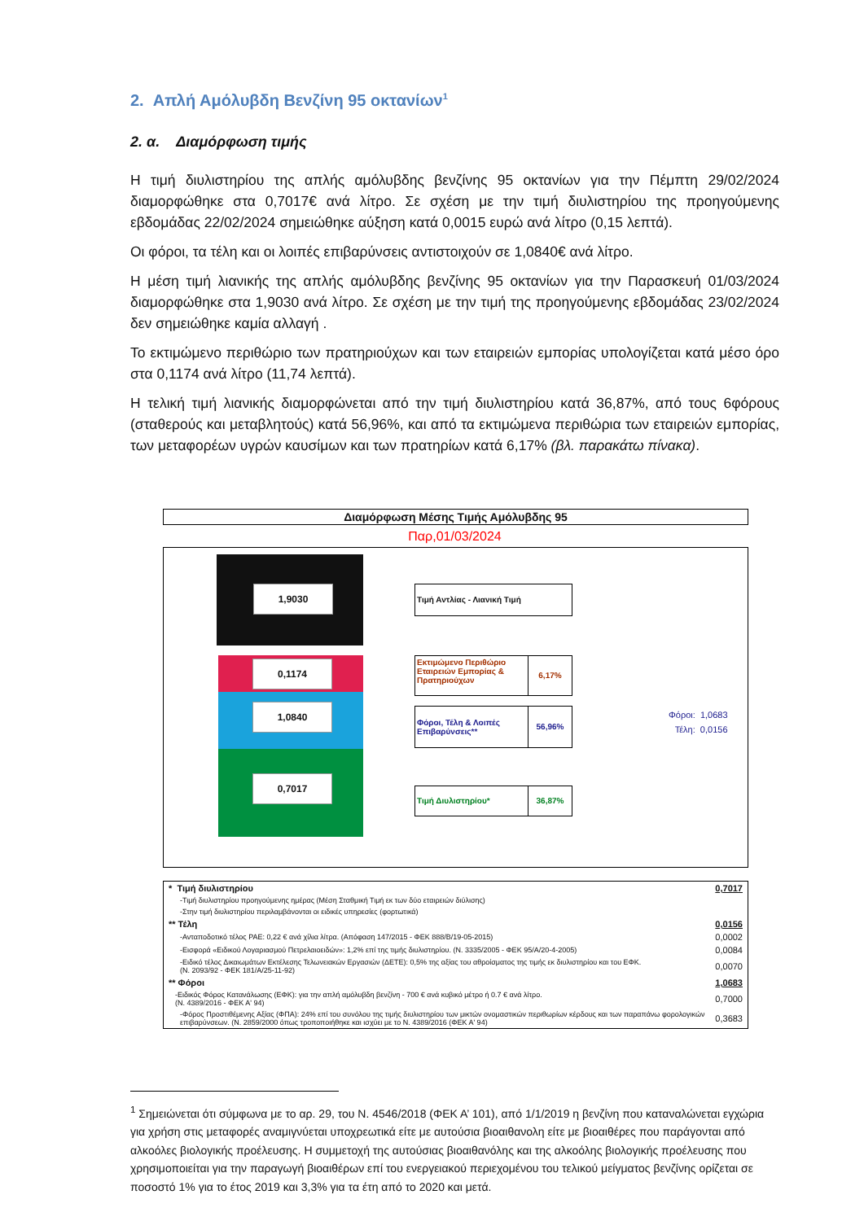2. Απλή Αμόλυβδη Βενζίνη 95 οκτανίων<sup>1</sup>
2. α. Διαμόρφωση τιμής
Η τιμή διυλιστηρίου της απλής αμόλυβδης βενζίνης 95 οκτανίων για την Πέμπτη 29/02/2024 διαμορφώθηκε στα 0,7017€ ανά λίτρο. Σε σχέση με την τιμή διυλιστηρίου της προηγούμενης εβδομάδας 22/02/2024 σημειώθηκε αύξηση κατά 0,0015 ευρώ ανά λίτρο (0,15 λεπτά).
Οι φόροι, τα τέλη και οι λοιπές επιβαρύνσεις αντιστοιχούν σε 1,0840€ ανά λίτρο.
Η μέση τιμή λιανικής της απλής αμόλυβδης βενζίνης 95 οκτανίων για την Παρασκευή 01/03/2024 διαμορφώθηκε στα 1,9030 ανά λίτρο. Σε σχέση με την τιμή της προηγούμενης εβδομάδας 23/02/2024 δεν σημειώθηκε καμία αλλαγή .
Το εκτιμώμενο περιθώριο των πρατηριούχων και των εταιρειών εμπορίας υπολογίζεται κατά μέσο όρο στα 0,1174 ανά λίτρο (11,74 λεπτά).
Η τελική τιμή λιανικής διαμορφώνεται από την τιμή διυλιστηρίου κατά 36,87%, από τους 6φόρους (σταθερούς και μεταβλητούς) κατά 56,96%, και από τα εκτιμώμενα περιθώρια των εταιρειών εμπορίας, των μεταφορέων υγρών καυσίμων και των πρατηρίων κατά 6,17% (βλ. παρακάτω πίνακα).
Διαμόρφωση Μέσης Τιμής Αμόλυβδης 95
Παρ,01/03/2024
1,9030
0,1174
1,0840
0,7017
Τιμή Αντλίας - Λιανική Τιμή
Εκτιμώμενο Περιθώριο Εταιρειών Εμπορίας & Πρατηριούχων
6,17%
Φόροι, Τέλη & Λοιπές Επιβαρύνσεις**
56,96%
Τιμή Διυλιστηρίου* 36,87%
Φόροι: 1,0683
Τέλη: 0,0156
| * Τιμή διυλιστηρίου | 0,7017 |
| -Τιμή διυλιστηρίου προηγούμενης ημέρας (Μέση Σταθμική Τιμή εκ των δύο εταιρειών διύλισης) | |
| -Στην τιμή διυλιστηρίου περιλαμβάνονται οι ειδικές υπηρεσίες (φορτωτικά) | |
| ** Τέλη | 0,0156 |
| -Ανταποδοτικό τέλος ΡΑΕ: 0,22 € ανά χίλια λίτρα. (Απόφαση 147/2015 - ΦΕΚ 888/Β/19-05-2015) | 0,0002 |
| -Εισφορά «Ειδικού Λογαριασμού Πετρελαιοειδών»: 1,2% επί της τιμής διυλιστηρίου. (Ν. 3335/2005 - ΦΕΚ 95/Α/20-4-2005) | 0,0084 |
| -Ειδικό τέλος Δικαιωμάτων Εκτέλεσης Τελωνειακών Εργασιών (ΔΕΤΕ): 0,5% της αξίας του αθροίσματος της τιμής εκ διυλιστηρίου και του ΕΦΚ. (Ν. 2093/92 - ΦΕΚ 181/Α/25-11-92) | 0,0070 |
| ** Φόροι | 1,0683 |
| -Ειδικός Φόρος Κατανάλωσης (ΕΦΚ): για την απλή αμόλυβδη βενζίνη - 700 € ανά κυβικό μέτρο ή 0.7 € ανά λίτρο. (Ν. 4389/2016 - ΦΕΚ Α' 94) | 0,7000 |
| -Φόρος Προστιθέμενης Αξίας (ΦΠΑ): 24% επί του συνόλου της τιμής διυλιστηρίου των μικτών ονομαστικών περιθωρίων κέρδους και των παραπάνω φορολογικών επιβαρύνσεων. (Ν. 2859/2000 όπως τροποποιήθηκε και ισχύει με το Ν. 4389/2016 (ΦΕΚ Α' 94) | 0,3683 |
<sup>1</sup> Σημειώνεται ότι σύμφωνα με το αρ. 29, του Ν. 4546/2018 (ΦΕΚ Α’ 101), από 1/1/2019 η βενζίνη που καταναλώνεται εγχώρια για χρήση στις μεταφορές αναμιγνύεται υποχρεωτικά είτε με αυτούσια βιοαιθανολη είτε με βιοαιθέρες που παράγονται από αλκοόλες βιολογικής προέλευσης. Η συμμετοχή της αυτούσιας βιοαιθανόλης και της αλκοόλης βιολογικής προέλευσης που χρησιμοποιείται για την παραγωγή βιοαιθέρων επί του ενεργειακού περιεχομένου του τελικού μείγματος βενζίνης ορίζεται σε ποσοστό 1% για το έτος 2019 και 3,3% για τα έτη από το 2020 και μετά.